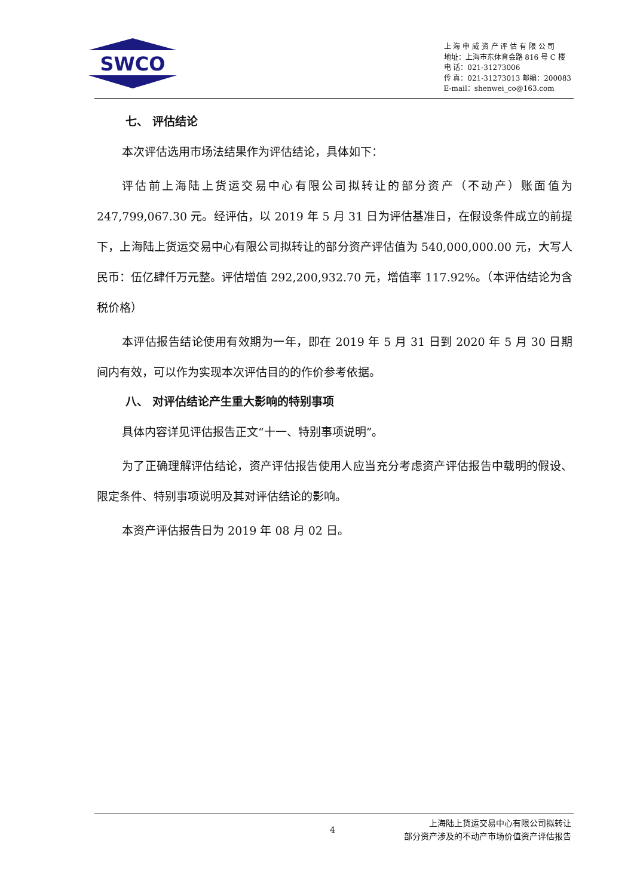SWCO
上 海 申 威 资 产 评 估 有 限 公 司
地址：上海市东体育会路 816 号 C 楼
电 话：021-31273006
传 真：021-31273013 邮编：200083
E-mail：shenwei_co@163.com
七、 评估结论
本次评估选用市场法结果作为评估结论，具体如下：
评估前上海陆上货运交易中心有限公司拟转让的部分资产（不动产）账面值为247,799,067.30 元。经评估，以 2019 年 5 月 31 日为评估基准日，在假设条件成立的前提下，上海陆上货运交易中心有限公司拟转让的部分资产评估值为 540,000,000.00 元，大写人民币：伍亿肆仟万元整。评估增值 292,200,932.70 元，增值率 117.92%。（本评估结论为含税价格）
本评估报告结论使用有效期为一年，即在 2019 年 5 月 31 日到 2020 年 5 月 30 日期间内有效，可以作为实现本次评估目的的作价参考依据。
八、 对评估结论产生重大影响的特别事项
具体内容详见评估报告正文“十一、特别事项说明”。
为了正确理解评估结论，资产评估报告使用人应当充分考虑资产评估报告中载明的假设、限定条件、特别事项说明及其对评估结论的影响。
本资产评估报告日为 2019 年 08 月 02 日。
4
上海陆上货运交易中心有限公司拟转让
部分资产涉及的不动产市场价值资产评估报告